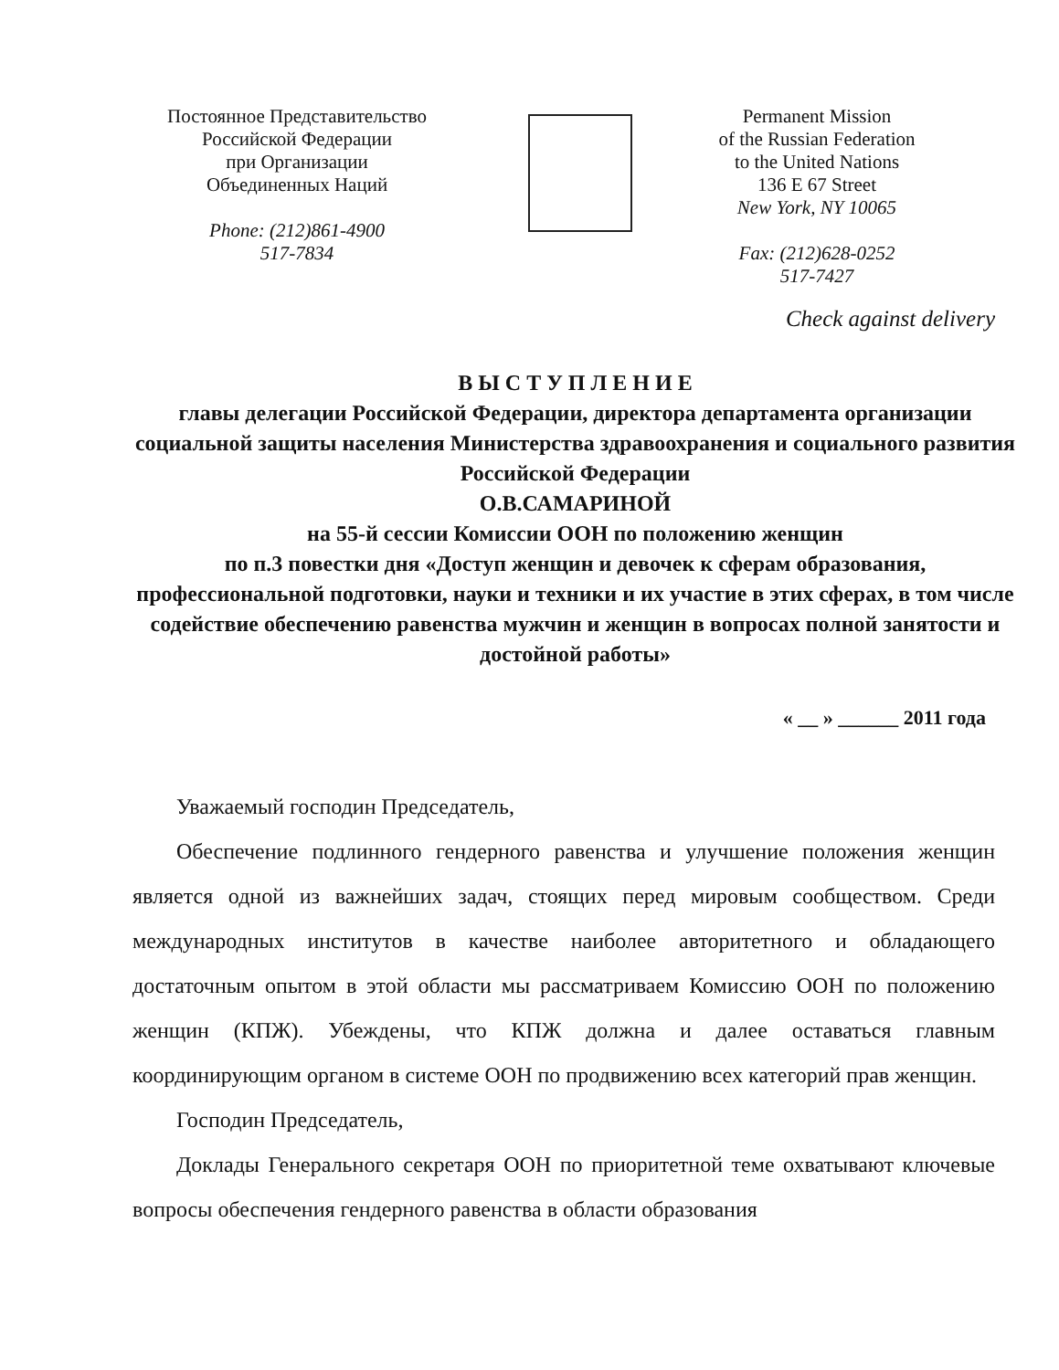Постоянное Представительство
Российской Федерации
при Организации
Объединенных Наций
Phone: (212)861-4900
517-7834
Permanent Mission
of the Russian Federation
to the United Nations
136 E 67 Street
New York, NY 10065
Fax: (212)628-0252
517-7427
Check against delivery
В Ы С Т У П Л Е Н И Е
главы делегации Российской Федерации, директора департамента организации социальной защиты населения Министерства здравоохранения и социального развития Российской Федерации
О.В.САМАРИНОЙ
на 55-й сессии Комиссии ООН по положению женщин
по п.3 повестки дня «Доступ женщин и девочек к сферам образования, профессиональной подготовки, науки и техники и их участие в этих сферах, в том числе содействие обеспечению равенства мужчин и женщин в вопросах полной занятости и достойной работы»
« __ » ______ 2011 года
Уважаемый господин Председатель,
Обеспечение подлинного гендерного равенства и улучшение положения женщин является одной из важнейших задач, стоящих перед мировым сообществом. Среди международных институтов в качестве наиболее авторитетного и обладающего достаточным опытом в этой области мы рассматриваем Комиссию ООН по положению женщин (КПЖ). Убеждены, что КПЖ должна и далее оставаться главным координирующим органом в системе ООН по продвижению всех категорий прав женщин.
Господин Председатель,
Доклады Генерального секретаря ООН по приоритетной теме охватывают ключевые вопросы обеспечения гендерного равенства в области образования